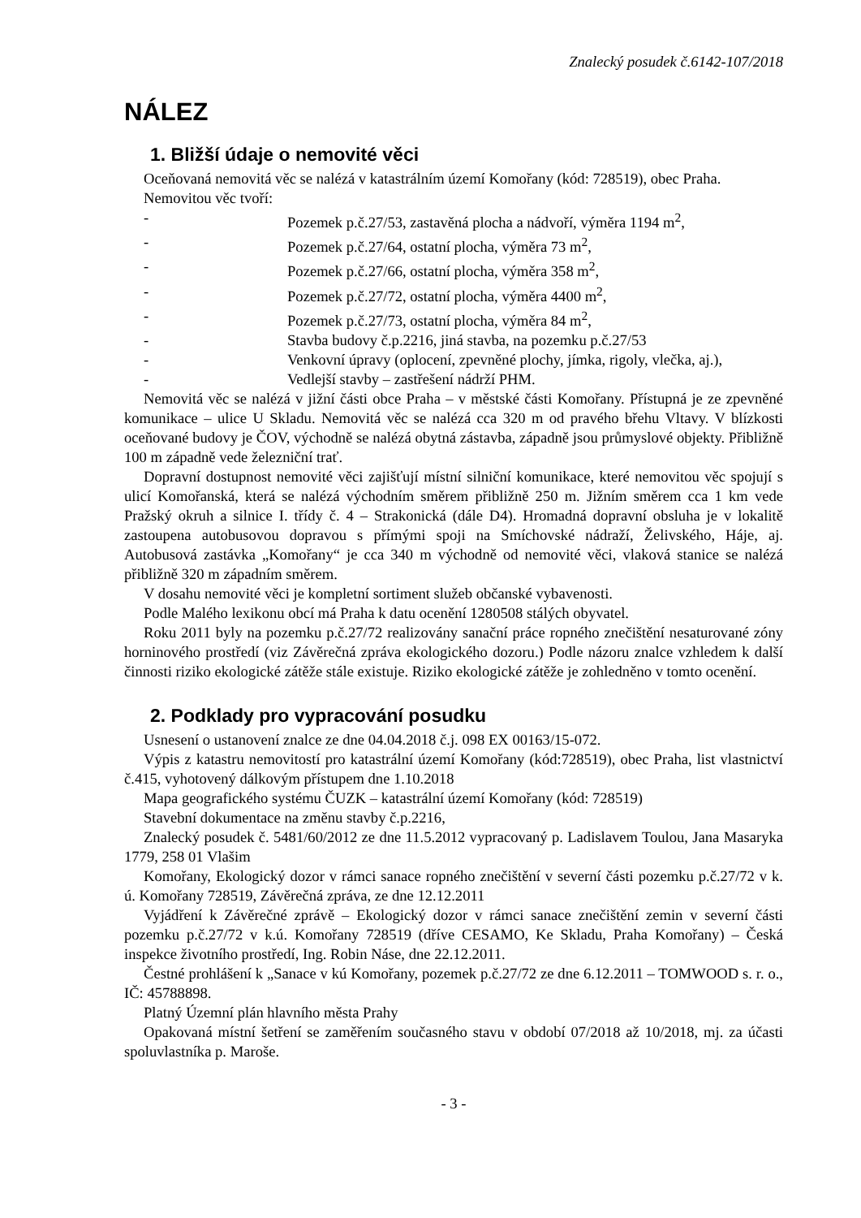Znalecký posudek č.6142-107/2018
NÁLEZ
1. Bližší údaje o nemovité věci
Oceňovaná nemovitá věc se nalézá v katastrálním území Komořany (kód: 728519), obec Praha.
Nemovitou věc tvoří:
- Pozemek p.č.27/53, zastavěná plocha a nádvoří, výměra 1194 m<sup>2</sup>,
- Pozemek p.č.27/64, ostatní plocha, výměra 73 m<sup>2</sup>,
- Pozemek p.č.27/66, ostatní plocha, výměra 358 m<sup>2</sup>,
- Pozemek p.č.27/72, ostatní plocha, výměra 4400 m<sup>2</sup>,
- Pozemek p.č.27/73, ostatní plocha, výměra 84 m<sup>2</sup>,
- Stavba budovy č.p.2216, jiná stavba, na pozemku p.č.27/53
- Venkovní úpravy (oplocení, zpevněné plochy, jímka, rigoly, vlečka, aj.),
- Vedlejší stavby – zastřešení nádrží PHM.
Nemovitá věc se nalézá v jižní části obce Praha – v městské části Komořany. Přístupná je ze zpevněné komunikace – ulice U Skladu. Nemovitá věc se nalézá cca 320 m od pravého břehu Vltavy. V blízkosti oceňované budovy je ČOV, východně se nalézá obytná zástavba, západně jsou průmyslové objekty. Přibližně 100 m západně vede železniční trať.
Dopravní dostupnost nemovité věci zajišťují místní silniční komunikace, které nemovitou věc spojují s ulicí Komořanská, která se nalézá východním směrem přibližně 250 m. Jižním směrem cca 1 km vede Pražský okruh a silnice I. třídy č. 4 – Strakonická (dále D4). Hromadná dopravní obsluha je v lokalitě zastoupena autobusovou dopravou s přímými spoji na Smíchovské nádraží, Želivského, Háje, aj. Autobusová zastávka „Komořany“ je cca 340 m východně od nemovité věci, vlaková stanice se nalézá přibližně 320 m západním směrem.
V dosahu nemovité věci je kompletní sortiment služeb občanské vybavenosti.
Podle Malého lexikonu obcí má Praha k datu ocenění 1280508 stálých obyvatel.
Roku 2011 byly na pozemku p.č.27/72 realizovány sanační práce ropného znečištění nesaturované zóny horninového prostředí (viz Závěrečná zpráva ekologického dozoru.) Podle názoru znalce vzhledem k další činnosti riziko ekologické zátěže stále existuje. Riziko ekologické zátěže je zohledněno v tomto ocenění.
2. Podklady pro vypracování posudku
Usnesení o ustanovení znalce ze dne 04.04.2018 č.j. 098 EX 00163/15-072.
Výpis z katastru nemovitostí pro katastrální území Komořany (kód:728519), obec Praha, list vlastnictví č.415, vyhotovený dálkovým přístupem dne 1.10.2018
Mapa geografického systému ČUZK – katastrální území Komořany (kód: 728519)
Stavební dokumentace na změnu stavby č.p.2216,
Znalecký posudek č. 5481/60/2012 ze dne 11.5.2012 vypracovaný p. Ladislavem Toulou, Jana Masaryka 1779, 258 01 Vlašim
Komořany, Ekologický dozor v rámci sanace ropného znečištění v severní části pozemku p.č.27/72 v k. ú. Komořany 728519, Závěrečná zpráva, ze dne 12.12.2011
Vyjádření k Závěrečné zprávě – Ekologický dozor v rámci sanace znečištění zemin v severní části pozemku p.č.27/72 v k.ú. Komořany 728519 (dříve CESAMO, Ke Skladu, Praha Komořany) – Česká inspekce životního prostředí, Ing. Robin Náse, dne 22.12.2011.
Čestné prohlášení k „Sanace v kú Komořany, pozemek p.č.27/72 ze dne 6.12.2011 – TOMWOOD s. r. o., IČ: 45788898.
Platný Územní plán hlavního města Prahy
Opakovaná místní šetření se zaměřením současného stavu v období 07/2018 až 10/2018, mj. za účasti spoluvlastníka p. Maroše.
- 3 -